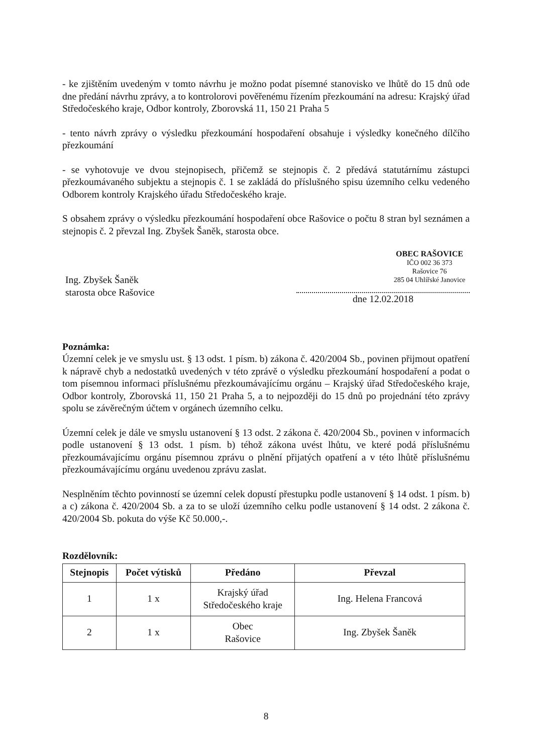- ke zjištěním uvedeným v tomto návrhu je možno podat písemné stanovisko ve lhůtě do 15 dnů ode dne předání návrhu zprávy, a to kontrolorovi pověřenému řízením přezkoumání na adresu: Krajský úřad Středočeského kraje, Odbor kontroly, Zborovská 11, 150 21 Praha 5
- tento návrh zprávy o výsledku přezkoumání hospodaření obsahuje i výsledky konečného dílčího přezkoumání
- se vyhotovuje ve dvou stejnopisech, přičemž se stejnopis č. 2 předává statutárnímu zástupci přezkoumávaného subjektu a stejnopis č. 1 se zakládá do příslušného spisu územního celku vedeného Odborem kontroly Krajského úřadu Středočeského kraje.
S obsahem zprávy o výsledku přezkoumání hospodaření obce Rašovice o počtu 8 stran byl seznámen a stejnopis č. 2 převzal Ing. Zbyšek Šaněk, starosta obce.
OBEC RAŠOVICE
IČO 002 36 373
Rašovice 76
285 04 Uhlířské Janovice
Ing. Zbyšek Šaněk
starosta obce Rašovice
dne 12.02.2018
Poznámka:
Územní celek je ve smyslu ust. § 13 odst. 1 písm. b) zákona č. 420/2004 Sb., povinen přijmout opatření k nápravě chyb a nedostatků uvedených v této zprávě o výsledku přezkoumání hospodaření a podat o tom písemnou informaci příslušnému přezkoumávajícímu orgánu – Krajský úřad Středočeského kraje, Odbor kontroly, Zborovská 11, 150 21 Praha 5, a to nejpozději do 15 dnů po projednání této zprávy spolu se závěrečným účtem v orgánech územního celku.
Územní celek je dále ve smyslu ustanovení § 13 odst. 2 zákona č. 420/2004 Sb., povinen v informacích podle ustanovení § 13 odst. 1 písm. b) téhož zákona uvést lhůtu, ve které podá příslušnému přezkoumávajícímu orgánu písemnou zprávu o plnění přijatých opatření a v této lhůtě příslušnému přezkoumávajícímu orgánu uvedenou zprávu zaslat.
Nesplněním těchto povinností se územní celek dopustí přestupku podle ustanovení § 14 odst. 1 písm. b) a c) zákona č. 420/2004 Sb. a za to se uloží územního celku podle ustanovení § 14 odst. 2 zákona č. 420/2004 Sb. pokuta do výše Kč 50.000,-.
Rozdělovník:
| Stejnopis | Počet výtisků | Předáno | Převzal |
| --- | --- | --- | --- |
| 1 | 1 x | Krajský úřad Středočeského kraje | Ing. Helena Francová |
| 2 | 1 x | Obec Rašovice | Ing. Zbyšek Šaněk |
8